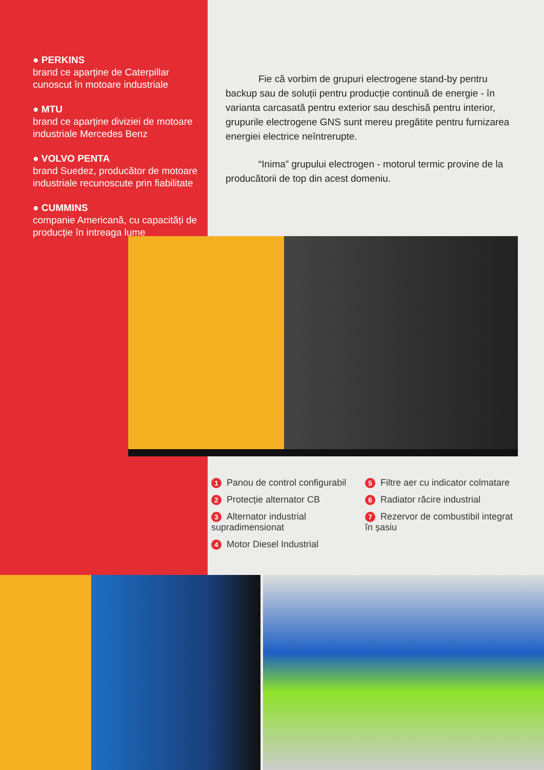● PERKINS
brand ce aparține de Caterpillar cunoscut în motoare industriale
● MTU
brand ce aparține diviziei de motoare industriale Mercedes Benz
● VOLVO PENTA
brand Suedez, producător de motoare industriale recunoscute prin fiabilitate
● CUMMINS
companie Americană, cu capacități de producție în intreaga lume
Fie că vorbim de grupuri electrogene stand-by pentru backup sau de soluții pentru producție continuă de energie - în varianta carcasată pentru exterior sau deschisă pentru interior, grupurile electrogene GNS sunt mereu pregătite pentru furnizarea energiei electrice neîntrerupte.
“Inima” grupului electrogen - motorul termic provine de la producătorii de top din acest domeniu.
1 Panou de control configurabil
2 Protecție alternator CB
3 Alternator industrial supradimensionat
4 Motor Diesel Industrial
5 Filtre aer cu indicator colmatare
6 Radiator răcire industrial
7 Rezervor de combustibil integrat în șasiu